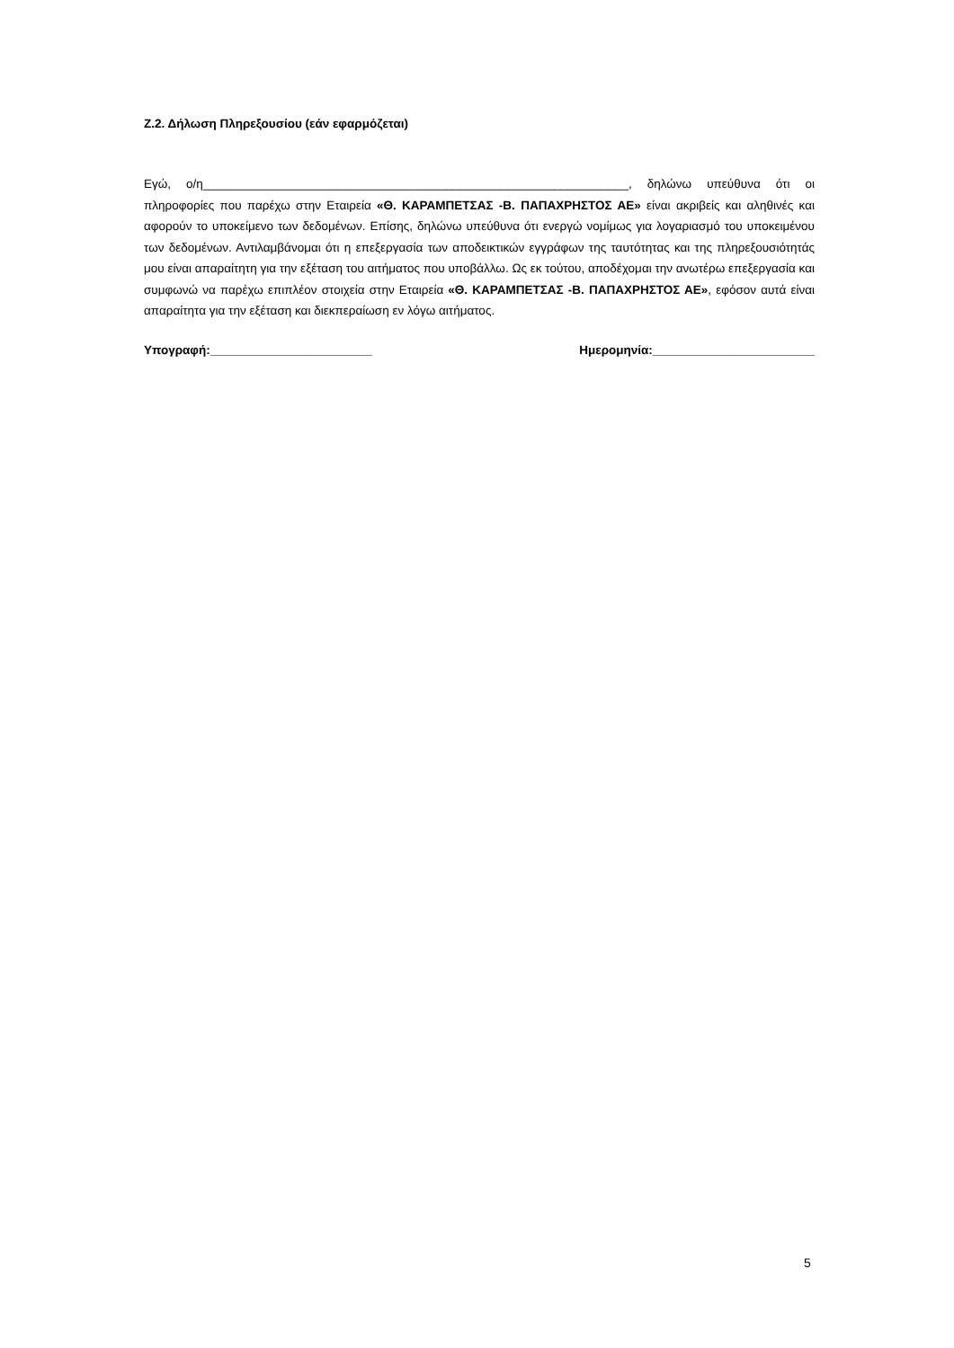Ζ.2. Δήλωση Πληρεξουσίου (εάν εφαρμόζεται)
Εγώ, ο/η_______________________________________________________________, δηλώνω υπεύθυνα ότι οι πληροφορίες που παρέχω στην Εταιρεία «Θ. ΚΑΡΑΜΠΕΤΣΑΣ -Β. ΠΑΠΑΧΡΗΣΤΟΣ ΑΕ» είναι ακριβείς και αληθινές και αφορούν το υποκείμενο των δεδομένων. Επίσης, δηλώνω υπεύθυνα ότι ενεργώ νομίμως για λογαριασμό του υποκειμένου των δεδομένων. Αντιλαμβάνομαι ότι η επεξεργασία των αποδεικτικών εγγράφων της ταυτότητας και της πληρεξουσιότητάς μου είναι απαραίτητη για την εξέταση του αιτήματος που υποβάλλω. Ως εκ τούτου, αποδέχομαι την ανωτέρω επεξεργασία και συμφωνώ να παρέχω επιπλέον στοιχεία στην Εταιρεία «Θ. ΚΑΡΑΜΠΕΤΣΑΣ -Β. ΠΑΠΑΧΡΗΣΤΟΣ ΑΕ», εφόσον αυτά είναι απαραίτητα για την εξέταση και διεκπεραίωση εν λόγω αιτήματος.
Υπογραφή:________________________ Ημερομηνία:________________________
5